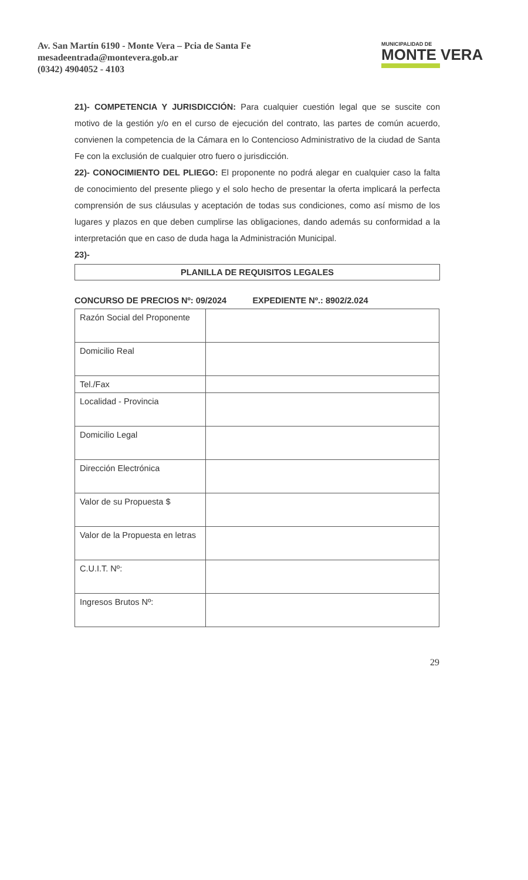Av. San Martín 6190 - Monte Vera – Pcia de Santa Fe
mesadeentrada@montevera.gob.ar
(0342) 4904052 - 4103
MUNICIPALIDAD DE
MONTE VERA
21)- COMPETENCIA Y JURISDICCIÓN: Para cualquier cuestión legal que se suscite con motivo de la gestión y/o en el curso de ejecución del contrato, las partes de común acuerdo, convienen la competencia de la Cámara en lo Contencioso Administrativo de la ciudad de Santa Fe con la exclusión de cualquier otro fuero o jurisdicción.
22)- CONOCIMIENTO DEL PLIEGO: El proponente no podrá alegar en cualquier caso la falta de conocimiento del presente pliego y el solo hecho de presentar la oferta implicará la perfecta comprensión de sus cláusulas y aceptación de todas sus condiciones, como así mismo de los lugares y plazos en que deben cumplirse las obligaciones, dando además su conformidad a la interpretación que en caso de duda haga la Administración Municipal.
23)-
PLANILLA DE REQUISITOS LEGALES
CONCURSO DE PRECIOS Nº: 09/2024 EXPEDIENTE Nº.: 8902/2.024
| Razón Social del Proponente | |
| Domicilio Real | |
| Tel./Fax | |
| Localidad - Provincia | |
| Domicilio Legal | |
| Dirección Electrónica | |
| Valor de su Propuesta $ | |
| Valor de la Propuesta en letras | |
| C.U.I.T. Nº: | |
| Ingresos Brutos Nº: | |
29